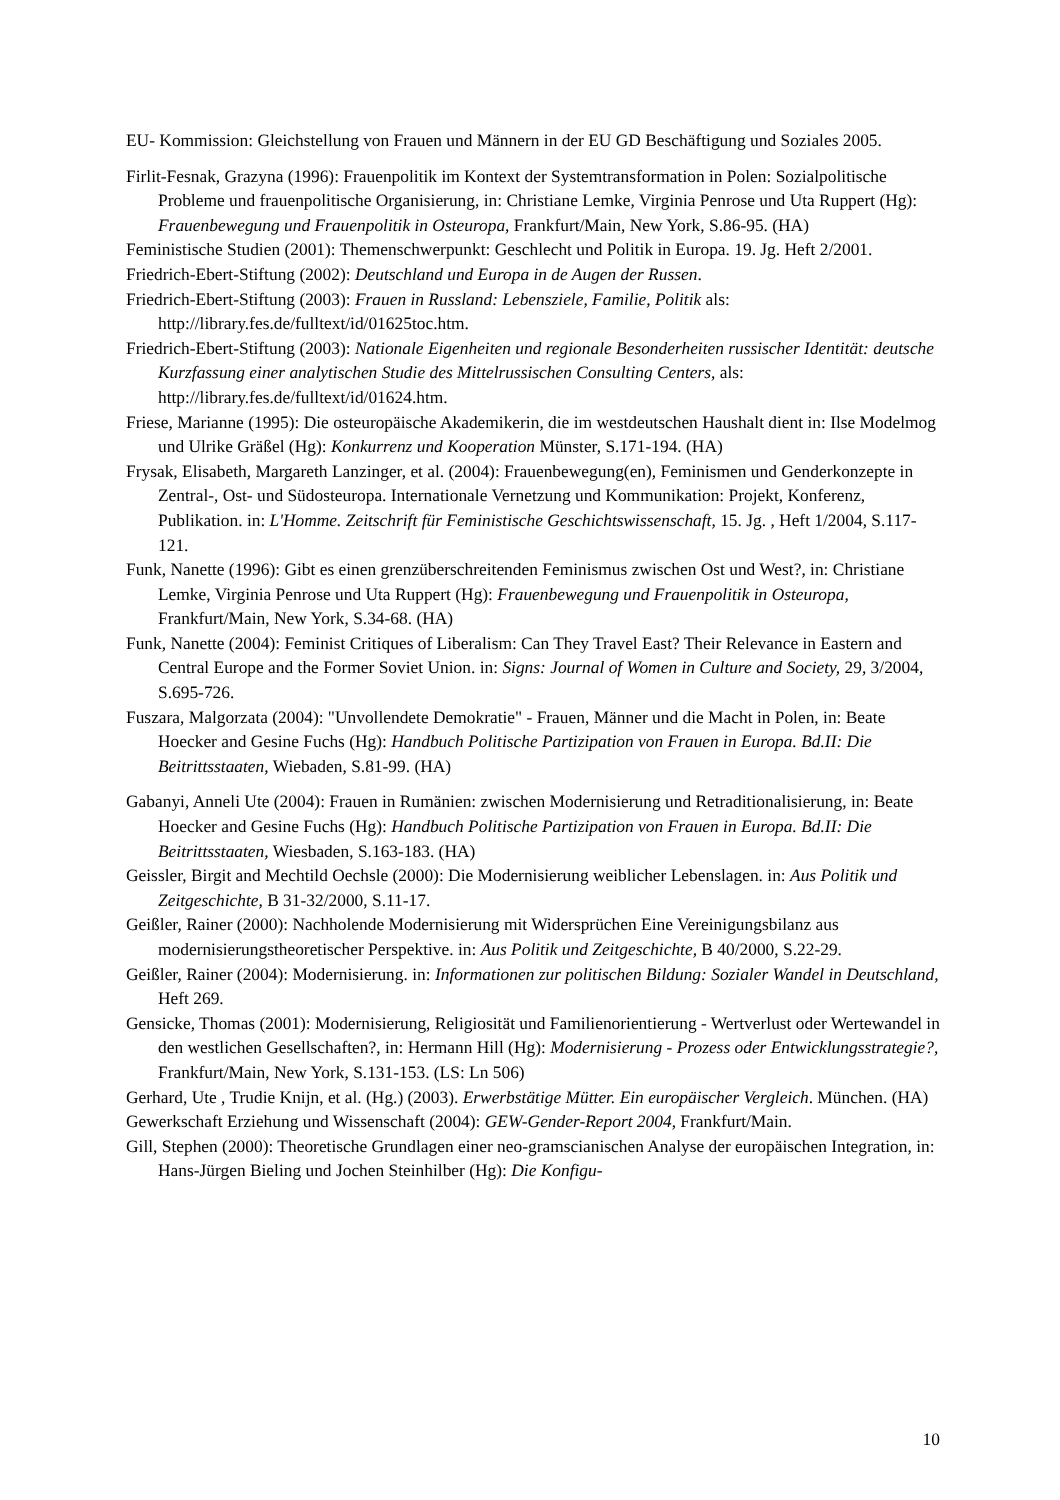EU- Kommission: Gleichstellung von Frauen und Männern in der EU GD Beschäftigung und Soziales 2005.
Firlit-Fesnak, Grazyna (1996): Frauenpolitik im Kontext der Systemtransformation in Polen: Sozialpolitische Probleme und frauenpolitische Organisierung, in: Christiane Lemke, Virginia Penrose und Uta Ruppert (Hg): Frauenbewegung und Frauenpolitik in Osteuropa, Frankfurt/Main, New York, S.86-95. (HA)
Feministische Studien (2001): Themenschwerpunkt: Geschlecht und Politik in Europa. 19. Jg. Heft 2/2001.
Friedrich-Ebert-Stiftung (2002): Deutschland und Europa in de Augen der Russen.
Friedrich-Ebert-Stiftung (2003): Frauen in Russland: Lebensziele, Familie, Politik als: http://library.fes.de/fulltext/id/01625toc.htm.
Friedrich-Ebert-Stiftung (2003): Nationale Eigenheiten und regionale Besonderheiten russischer Identität: deutsche Kurzfassung einer analytischen Studie des Mittelrussischen Consulting Centers, als: http://library.fes.de/fulltext/id/01624.htm.
Friese, Marianne (1995): Die osteuropäische Akademikerin, die im westdeutschen Haushalt dient in: Ilse Modelmog und Ulrike Gräßel (Hg): Konkurrenz und Kooperation Münster, S.171-194. (HA)
Frysak, Elisabeth, Margareth Lanzinger, et al. (2004): Frauenbewegung(en), Feminismen und Genderkonzepte in Zentral-, Ost- und Südosteuropa. Internationale Vernetzung und Kommunikation: Projekt, Konferenz, Publikation. in: L'Homme. Zeitschrift für Feministische Geschichtswissenschaft, 15. Jg. , Heft 1/2004, S.117-121.
Funk, Nanette (1996): Gibt es einen grenzüberschreitenden Feminismus zwischen Ost und West?, in: Christiane Lemke, Virginia Penrose und Uta Ruppert (Hg): Frauenbewegung und Frauenpolitik in Osteuropa, Frankfurt/Main, New York, S.34-68. (HA)
Funk, Nanette (2004): Feminist Critiques of Liberalism: Can They Travel East? Their Relevance in Eastern and Central Europe and the Former Soviet Union. in: Signs: Journal of Women in Culture and Society, 29, 3/2004, S.695-726.
Fuszara, Malgorzata (2004): "Unvollendete Demokratie" - Frauen, Männer und die Macht in Polen, in: Beate Hoecker and Gesine Fuchs (Hg): Handbuch Politische Partizipation von Frauen in Europa. Bd.II: Die Beitrittsstaaten, Wiebaden, S.81-99. (HA)
Gabanyi, Anneli Ute (2004): Frauen in Rumänien: zwischen Modernisierung und Retraditionalisierung, in: Beate Hoecker and Gesine Fuchs (Hg): Handbuch Politische Partizipation von Frauen in Europa. Bd.II: Die Beitrittsstaaten, Wiesbaden, S.163-183. (HA)
Geissler, Birgit and Mechtild Oechsle (2000): Die Modernisierung weiblicher Lebenslagen. in: Aus Politik und Zeitgeschichte, B 31-32/2000, S.11-17.
Geißler, Rainer (2000): Nachholende Modernisierung mit Widersprüchen Eine Vereinigungsbilanz aus modernisierungstheoretischer Perspektive. in: Aus Politik und Zeitgeschichte, B 40/2000, S.22-29.
Geißler, Rainer (2004): Modernisierung. in: Informationen zur politischen Bildung: Sozialer Wandel in Deutschland, Heft 269.
Gensicke, Thomas (2001): Modernisierung, Religiosität und Familienorientierung - Wertverlust oder Wertewandel in den westlichen Gesellschaften?, in: Hermann Hill (Hg): Modernisierung - Prozess oder Entwicklungsstrategie?, Frankfurt/Main, New York, S.131-153. (LS: Ln 506)
Gerhard, Ute , Trudie Knijn, et al. (Hg.) (2003). Erwerbstätige Mütter. Ein europäischer Vergleich. München. (HA)
Gewerkschaft Erziehung und Wissenschaft (2004): GEW-Gender-Report 2004, Frankfurt/Main.
Gill, Stephen (2000): Theoretische Grundlagen einer neo-gramscianischen Analyse der europäischen Integration, in: Hans-Jürgen Bieling und Jochen Steinhilber (Hg): Die Konfigu-
10